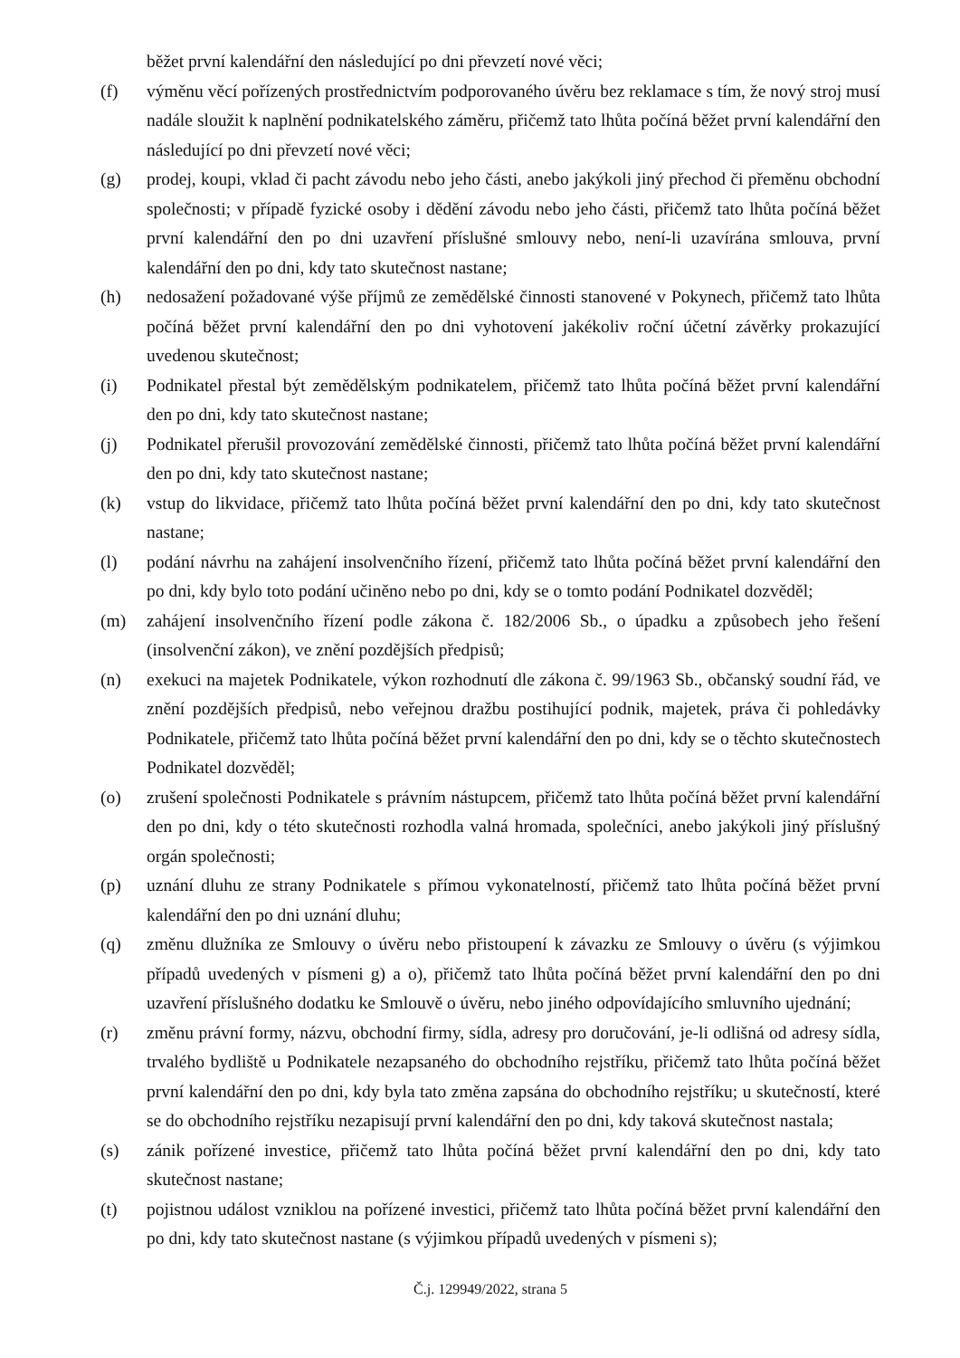běžet první kalendářní den následující po dni převzetí nové věci;
(f) výměnu věcí pořízených prostřednictvím podporovaného úvěru bez reklamace s tím, že nový stroj musí nadále sloužit k naplnění podnikatelského záměru, přičemž tato lhůta počíná běžet první kalendářní den následující po dni převzetí nové věci;
(g) prodej, koupi, vklad či pacht závodu nebo jeho části, anebo jakýkoli jiný přechod či přeměnu obchodní společnosti; v případě fyzické osoby i dědění závodu nebo jeho části, přičemž tato lhůta počíná běžet první kalendářní den po dni uzavření příslušné smlouvy nebo, není-li uzavírána smlouva, první kalendářní den po dni, kdy tato skutečnost nastane;
(h) nedosažení požadované výše příjmů ze zemědělské činnosti stanovené v Pokynech, přičemž tato lhůta počíná běžet první kalendářní den po dni vyhotovení jakékoliv roční účetní závěrky prokazující uvedenou skutečnost;
(i) Podnikatel přestal být zemědělským podnikatelem, přičemž tato lhůta počíná běžet první kalendářní den po dni, kdy tato skutečnost nastane;
(j) Podnikatel přerušil provozování zemědělské činnosti, přičemž tato lhůta počíná běžet první kalendářní den po dni, kdy tato skutečnost nastane;
(k) vstup do likvidace, přičemž tato lhůta počíná běžet první kalendářní den po dni, kdy tato skutečnost nastane;
(l) podání návrhu na zahájení insolvenčního řízení, přičemž tato lhůta počíná běžet první kalendářní den po dni, kdy bylo toto podání učiněno nebo po dni, kdy se o tomto podání Podnikatel dozvěděl;
(m) zahájení insolvenčního řízení podle zákona č. 182/2006 Sb., o úpadku a způsobech jeho řešení (insolvenční zákon), ve znění pozdějších předpisů;
(n) exekuci na majetek Podnikatele, výkon rozhodnutí dle zákona č. 99/1963 Sb., občanský soudní řád, ve znění pozdějších předpisů, nebo veřejnou dražbu postihující podnik, majetek, práva či pohledávky Podnikatele, přičemž tato lhůta počíná běžet první kalendářní den po dni, kdy se o těchto skutečnostech Podnikatel dozvěděl;
(o) zrušení společnosti Podnikatele s právním nástupcem, přičemž tato lhůta počíná běžet první kalendářní den po dni, kdy o této skutečnosti rozhodla valná hromada, společníci, anebo jakýkoli jiný příslušný orgán společnosti;
(p) uznání dluhu ze strany Podnikatele s přímou vykonatelností, přičemž tato lhůta počíná běžet první kalendářní den po dni uznání dluhu;
(q) změnu dlužníka ze Smlouvy o úvěru nebo přistoupení k závazku ze Smlouvy o úvěru (s výjimkou případů uvedených v písmeni g) a o), přičemž tato lhůta počíná běžet první kalendářní den po dni uzavření příslušného dodatku ke Smlouvě o úvěru, nebo jiného odpovídajícího smluvního ujednání;
(r) změnu právní formy, názvu, obchodní firmy, sídla, adresy pro doručování, je-li odlišná od adresy sídla, trvalého bydliště u Podnikatele nezapsaného do obchodního rejstříku, přičemž tato lhůta počíná běžet první kalendářní den po dni, kdy byla tato změna zapsána do obchodního rejstříku; u skutečností, které se do obchodního rejstříku nezapisují první kalendářní den po dni, kdy taková skutečnost nastala;
(s) zánik pořízené investice, přičemž tato lhůta počíná běžet první kalendářní den po dni, kdy tato skutečnost nastane;
(t) pojistnou událost vzniklou na pořízené investici, přičemž tato lhůta počíná běžet první kalendářní den po dni, kdy tato skutečnost nastane (s výjimkou případů uvedených v písmeni s);
Č.j. 129949/2022, strana 5